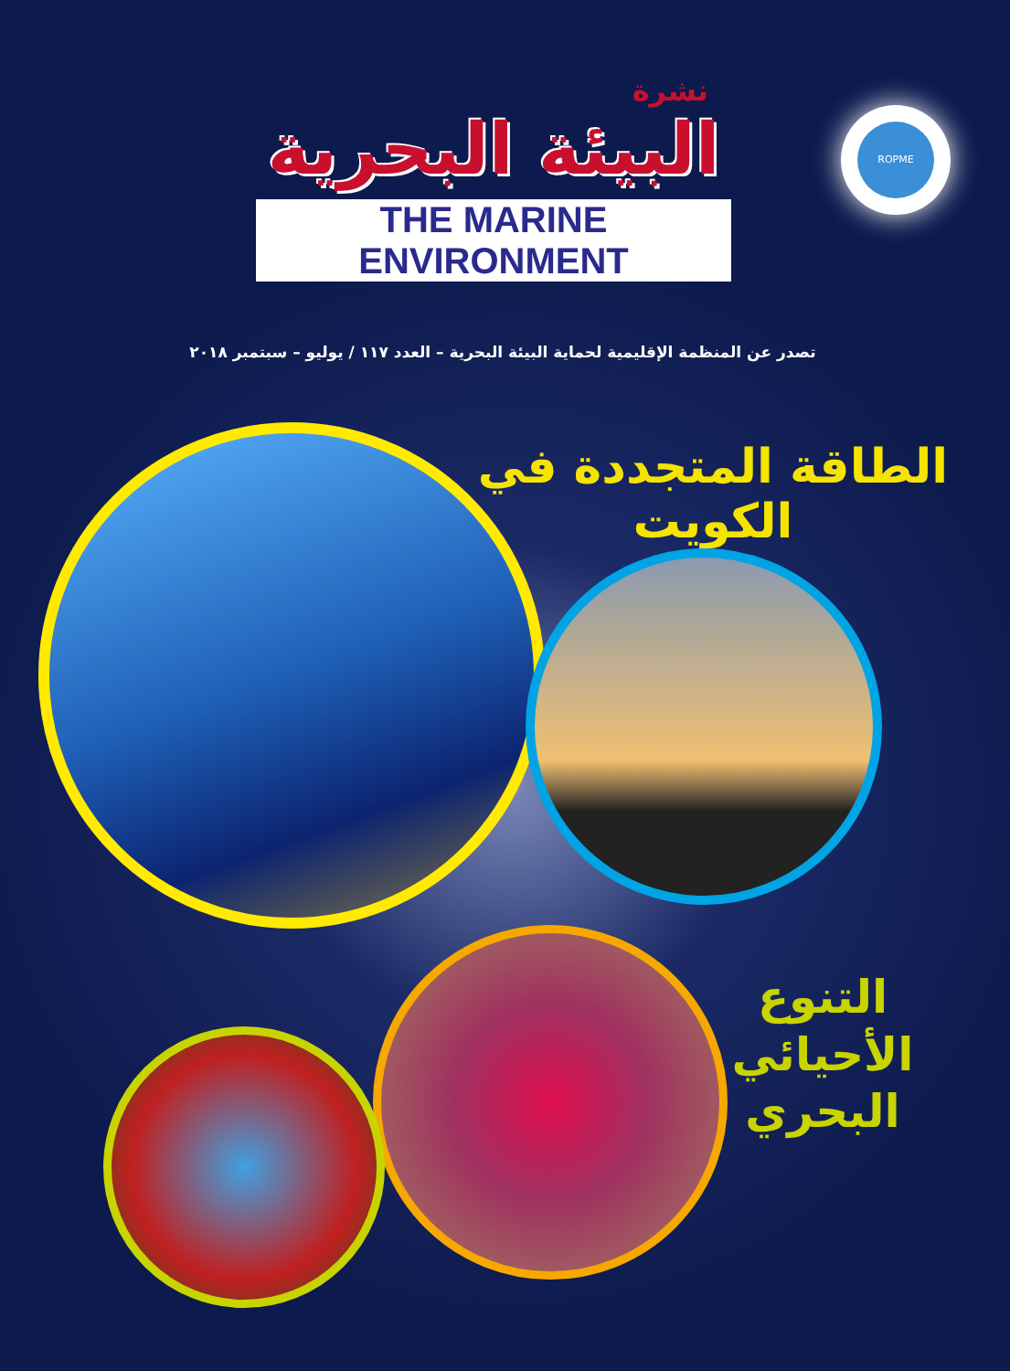ROPME
نشرة
البيئة البحرية
THE MARINE ENVIRONMENT
تصدر عن المنظمة الإقليمية لحماية البيئة البحرية – العدد ١١٧ / يوليو – سبتمبر ٢٠١٨
الطاقة المتجددة في الكويت
التنوع
الأحيائي
البحري